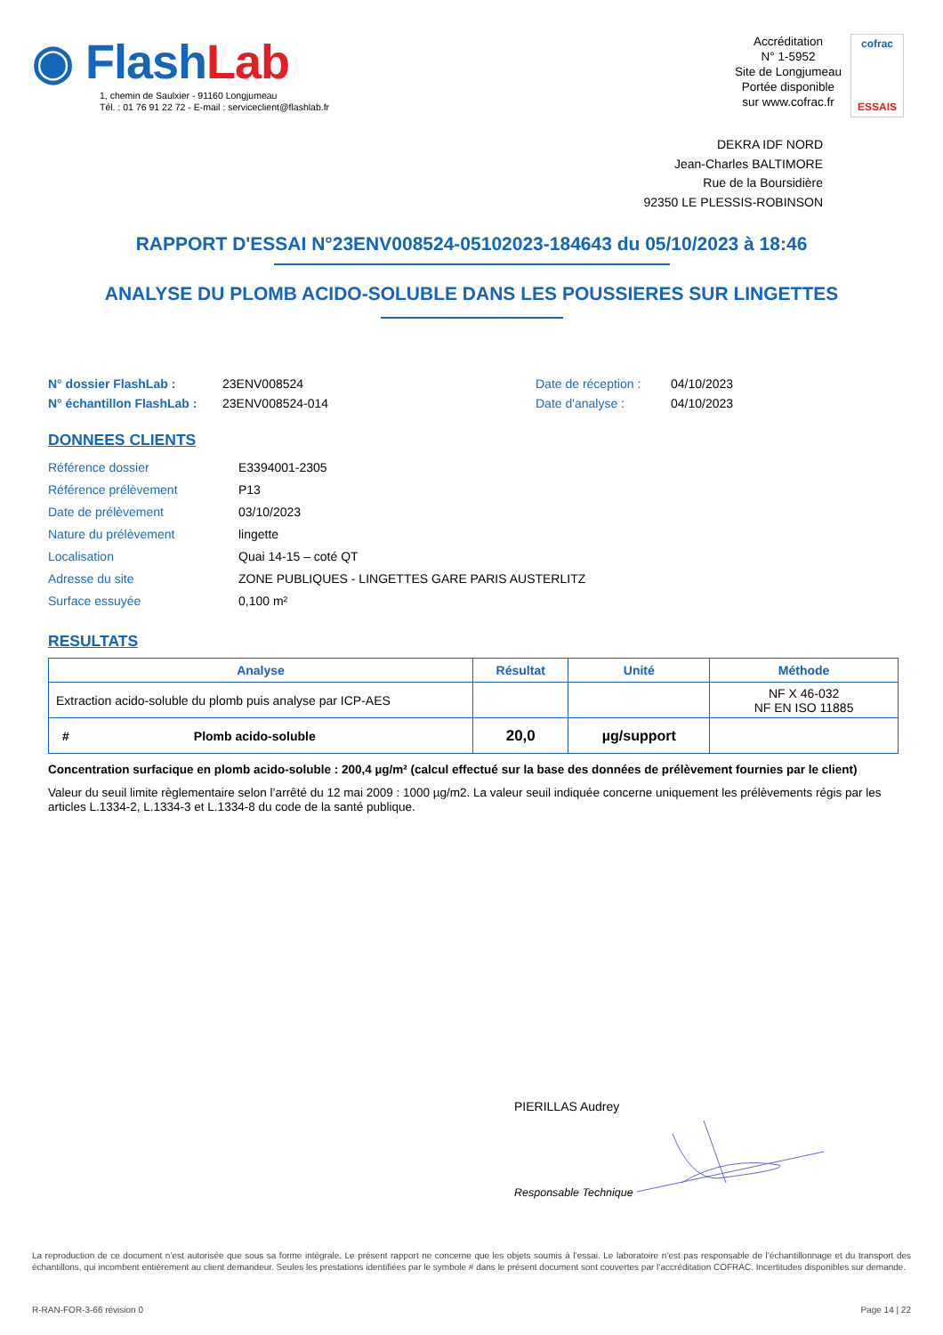◉ FlashLab
1, chemin de Saulxier - 91160 Longjumeau
Tél. : 01 76 91 22 72 - E-mail : serviceclient@flashlab.fr
Accréditation
N° 1-5952
Site de Longjumeau
Portée disponible
sur www.cofrac.fr
cofrac
ESSAIS
DEKRA IDF NORD
Jean-Charles BALTIMORE
Rue de la Boursidière
92350 LE PLESSIS-ROBINSON
RAPPORT D'ESSAI N°23ENV008524-05102023-184643 du 05/10/2023 à 18:46
ANALYSE DU PLOMB ACIDO-SOLUBLE DANS LES POUSSIERES SUR LINGETTES
N° dossier FlashLab :
23ENV008524
Date de réception :
04/10/2023
N° échantillon FlashLab :
23ENV008524-014
Date d'analyse :
04/10/2023
DONNEES CLIENTS
Référence dossier
E3394001-2305
Référence prélèvement
P13
Date de prélèvement
03/10/2023
Nature du prélèvement
lingette
Localisation
Quai 14-15 – coté QT
Adresse du site
ZONE PUBLIQUES - LINGETTES GARE PARIS AUSTERLITZ
Surface essuyée
0,100 m²
RESULTATS
| Analyse | Résultat | Unité | Méthode |
| --- | --- | --- | --- |
| Extraction acido-soluble du plomb puis analyse par ICP-AES | | | NF X 46-032 NF EN ISO 11885 |
| # Plomb acido-soluble | 20,0 | µg/support | |
Concentration surfacique en plomb acido-soluble : 200,4 µg/m² (calcul effectué sur la base des données de prélèvement fournies par le client)
Valeur du seuil limite règlementaire selon l’arrêté du 12 mai 2009 : 1000 µg/m2. La valeur seuil indiquée concerne uniquement les prélèvements régis par les articles L.1334-2, L.1334-3 et L.1334-8 du code de la santé publique.
PIERILLAS Audrey
Responsable Technique
La reproduction de ce document n’est autorisée que sous sa forme intégrale. Le présent rapport ne concerne que les objets soumis à l’essai. Le laboratoire n’est pas responsable de l’échantillonnage et du transport des échantillons, qui incombent entièrement au client demandeur. Seules les prestations identifiées par le symbole # dans le présent document sont couvertes par l’accréditation COFRAC. Incertitudes disponibles sur demande.
R-RAN-FOR-3-66 révision 0 Page 14 | 22